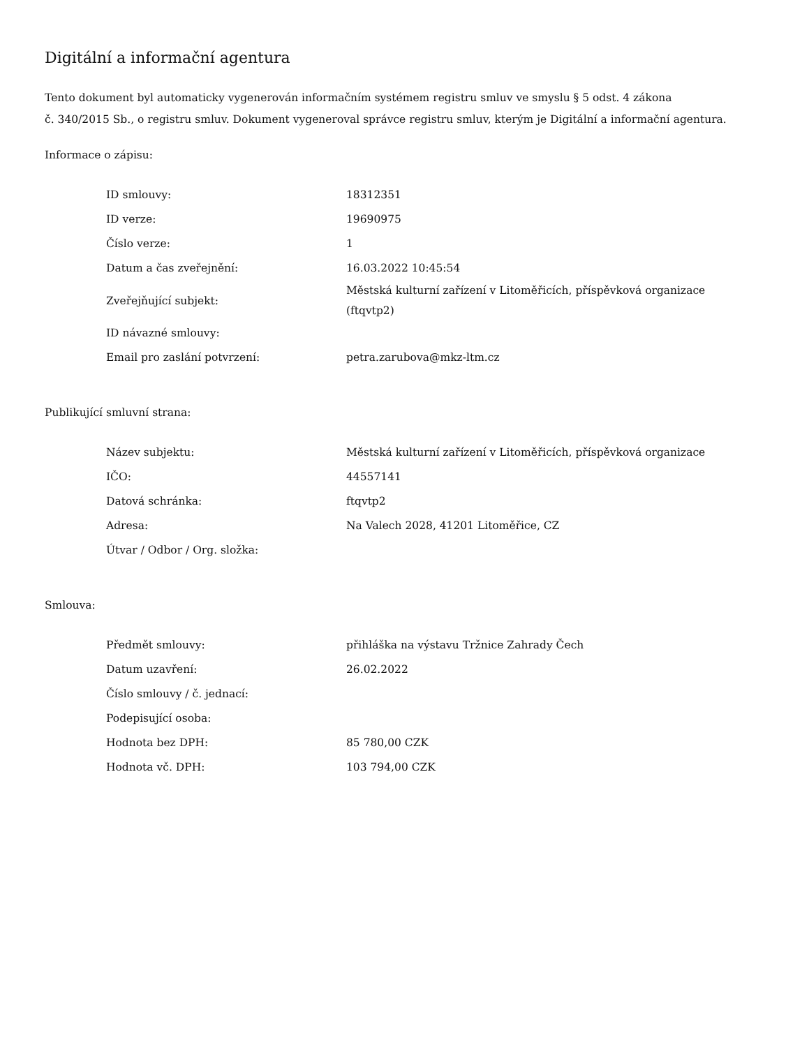Digitální a informační agentura
Tento dokument byl automaticky vygenerován informačním systémem registru smluv ve smyslu § 5 odst. 4 zákona
č. 340/2015 Sb., o registru smluv. Dokument vygeneroval správce registru smluv, kterým je Digitální a informační agentura.
Informace o zápisu:
| ID smlouvy: | 18312351 |
| ID verze: | 19690975 |
| Číslo verze: | 1 |
| Datum a čas zveřejnění: | 16.03.2022 10:45:54 |
| Zveřejňující subjekt: | Městská kulturní zařízení v Litoměřicích, příspěvková organizace (ftqvtp2) |
| ID návazné smlouvy: | |
| Email pro zaslání potvrzení: | petra.zarubova@mkz-ltm.cz |
Publikující smluvní strana:
| Název subjektu: | Městská kulturní zařízení v Litoměřicích, příspěvková organizace |
| IČO: | 44557141 |
| Datová schránka: | ftqvtp2 |
| Adresa: | Na Valech 2028, 41201 Litoměřice, CZ |
| Útvar / Odbor / Org. složka: | |
Smlouva:
| Předmět smlouvy: | přihláška na výstavu Tržnice Zahrady Čech |
| Datum uzavření: | 26.02.2022 |
| Číslo smlouvy / č. jednací: | |
| Podepisující osoba: | |
| Hodnota bez DPH: | 85 780,00 CZK |
| Hodnota vč. DPH: | 103 794,00 CZK |